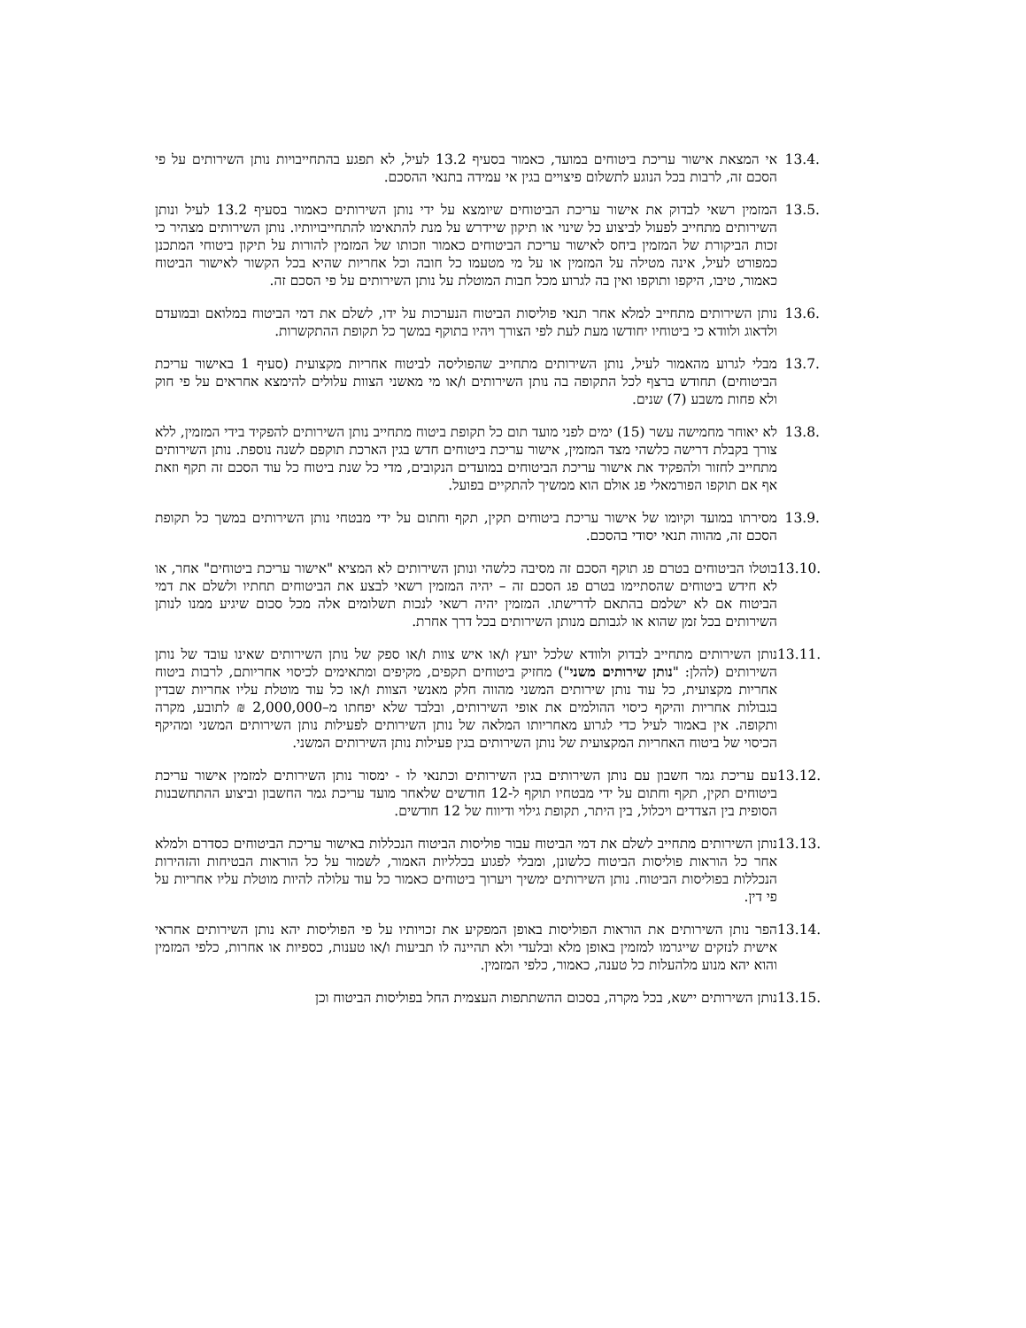13.4. אי המצאת אישור עריכת ביטוחים במועד, כאמור בסעיף 13.2 לעיל, לא תפגע בהתחייבויות נותן השירותים על פי הסכם זה, לרבות בכל הנוגע לתשלום פיצויים בגין אי עמידה בתנאי ההסכם.
13.5. המזמין רשאי לבדוק את אישור עריכת הביטוחים שיומצא על ידי נותן השירותים כאמור בסעיף 13.2 לעיל ונותן השירותים מתחייב לפעול לביצוע כל שינוי או תיקון שיידרש על מנת להתאימו להתחייבויותיו. נותן השירותים מצהיר כי זכות הביקורת של המזמין ביחס לאישור עריכת הביטוחים כאמור וזכותו של המזמין להורות על תיקון ביטוחי המתכנן כמפורט לעיל, אינה מטילה על המזמין או על מי מטעמו כל חובה וכל אחריות שהיא בכל הקשור לאישור הביטוח כאמור, טיבו, היקפו ותוקפו ואין בה לגרוע מכל חבות המוטלת על נותן השירותים על פי הסכם זה.
13.6. נותן השירותים מתחייב למלא אחר תנאי פוליסות הביטוח הנערכות על ידו, לשלם את דמי הביטוח במלואם ובמועדם ולדאוג ולוודא כי ביטוחיו יחודשו מעת לעת לפי הצורך ויהיו בתוקף במשך כל תקופת ההתקשרות.
13.7. מבלי לגרוע מהאמור לעיל, נותן השירותים מתחייב שהפוליסה לביטוח אחריות מקצועית (סעיף 1 באישור עריכת הביטוחים) תחודש ברצף לכל התקופה בה נותן השירותים ו/או מי מאשני הצוות עלולים להימצא אחראים על פי חוק ולא פחות משבע (7) שנים.
13.8. לא יאוחר מחמישה עשר (15) ימים לפני מועד תום כל תקופת ביטוח מתחייב נותן השירותים להפקיד בידי המזמין, ללא צורך בקבלת דרישה כלשהי מצד המזמין, אישור עריכת ביטוחים חדש בגין הארכת תוקפם לשנה נוספת. נותן השירותים מתחייב לחזור ולהפקיד את אישור עריכת הביטוחים במועדים הנקובים, מדי כל שנת ביטוח כל עוד הסכם זה תקף וזאת אף אם תוקפו הפורמאלי פג אולם הוא ממשיך להתקיים בפועל.
13.9. מסירתו במועד וקיומו של אישור עריכת ביטוחים תקין, תקף וחתום על ידי מבטחי נותן השירותים במשך כל תקופת הסכם זה, מהווה תנאי יסודי בהסכם.
13.10.
בוטלו הביטוחים בטרם פג תוקף הסכם זה מסיבה כלשהי ונותן השירותים לא המציא "אישור עריכת ביטוחים" אחר, או לא חידש ביטוחים שהסתיימו בטרם פג הסכם זה – יהיה המזמין רשאי לבצע את הביטוחים תחתיו ולשלם את דמי הביטוח אם לא ישלמם בהתאם לדרישתו. המזמין יהיה רשאי לנכות תשלומים אלה מכל סכום שיגיע ממנו לנותן השירותים בכל זמן שהוא או לגבותם מנותן השירותים בכל דרך אחרת.
13.11.
נותן השירותים מתחייב לבדוק ולוודא שלכל יועץ ו/או איש צוות ו/או ספק של נותן השירותים שאינו עובד של נותן השירותים (להלן: "נותן שירותים משני") מחזיק ביטוחים תקפים, מקיפים ומתאימים לכיסוי אחריותם, לרבות ביטוח אחריות מקצועית, כל עוד נותן שירותים המשני מהווה חלק מאנשי הצוות ו/או כל עוד מוטלת עליו אחריות שבדין בגבולות אחריות והיקף כיסוי ההולמים את אופי השירותים, ובלבד שלא יפחתו מ–2,000,000 ₪ לתובע, מקרה ותקופה. אין באמור לעיל כדי לגרוע מאחריותו המלאה של נותן השירותים לפעילות נותן השירותים המשני ומהיקף הכיסוי של ביטוח האחריות המקצועית של נותן השירותים בגין פעילות נותן השירותים המשני.
13.12.
עם עריכת גמר חשבון עם נותן השירותים בגין השירותים וכתנאי לו - ימסור נותן השירותים למזמין אישור עריכת ביטוחים תקין, תקף וחתום על ידי מבטחיו תוקף ל-12 חודשים שלאחר מועד עריכת גמר החשבון וביצוע ההתחשבנות הסופית בין הצדדים ויכלול, בין היתר, תקופת גילוי ודיווח של 12 חודשים.
13.13.
נותן השירותים מתחייב לשלם את דמי הביטוח עבור פוליסות הביטוח הנכללות באישור עריכת הביטוחים כסדרם ולמלא אחר כל הוראות פוליסות הביטוח כלשונן, ומבלי לפגוע בכלליות האמור, לשמור על כל הוראות הבטיחות והזהירות הנכללות בפוליסות הביטוח. נותן השירותים ימשיך ויערוך ביטוחים כאמור כל עוד עלולה להיות מוטלת עליו אחריות על פי דין.
13.14.
הפר נותן השירותים את הוראות הפוליסות באופן המפקיע את זכויותיו על פי הפוליסות יהא נותן השירותים אחראי אישית לנזקים שייגרמו למזמין באופן מלא ובלעדי ולא תהיינה לו תביעות ו/או טענות, כספיות או אחרות, כלפי המזמין והוא יהא מנוע מלהעלות כל טענה, כאמור, כלפי המזמין.
13.15.
נותן השירותים יישא, בכל מקרה, בסכום ההשתתפות העצמית החל בפוליסות הביטוח וכן